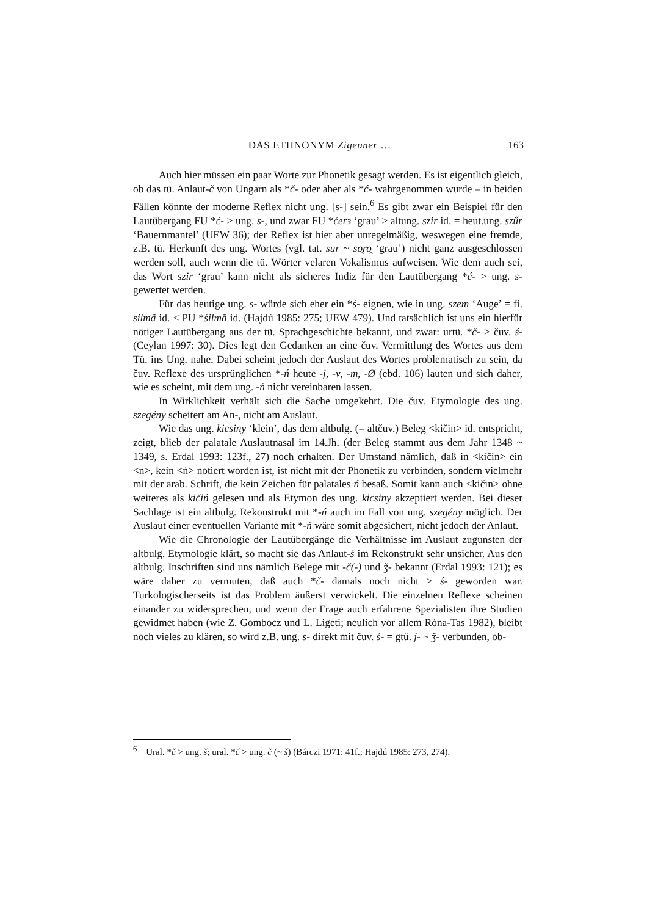DAS ETHNONYM Zigeuner … 163
Auch hier müssen ein paar Worte zur Phonetik gesagt werden. Es ist eigentlich gleich, ob das tü. Anlaut-č von Ungarn als *č- oder aber als *ć- wahrgenommen wurde – in beiden Fällen könnte der moderne Reflex nicht ung. [s-] sein.<sup>6</sup> Es gibt zwar ein Beispiel für den Lautübergang FU *ć- > ung. s-, und zwar FU *ćerз ‘grau’ > altung. szir id. = heut.ung. szűr ‘Bauernmantel’ (UEW 36); der Reflex ist hier aber unregelmäßig, weswegen eine fremde, z.B. tü. Herkunft des ung. Wortes (vgl. tat. sur ~ so̯ro̯ ‘grau’) nicht ganz ausgeschlossen werden soll, auch wenn die tü. Wörter velaren Vokalismus aufweisen. Wie dem auch sei, das Wort szir ‘grau’ kann nicht als sicheres Indiz für den Lautübergang *ć- > ung. s- gewertet werden.
Für das heutige ung. s- würde sich eher ein *ś- eignen, wie in ung. szem ‘Auge’ = fi. silmä id. < PU *śilmä id. (Hajdú 1985: 275; UEW 479). Und tatsächlich ist uns ein hierfür nötiger Lautübergang aus der tü. Sprachgeschichte bekannt, und zwar: urtü. *č- > čuv. ś- (Ceylan 1997: 30). Dies legt den Gedanken an eine čuv. Vermittlung des Wortes aus dem Tü. ins Ung. nahe. Dabei scheint jedoch der Auslaut des Wortes problematisch zu sein, da čuv. Reflexe des ursprünglichen *-ń heute -j, -v, -m, -Ø (ebd. 106) lauten und sich daher, wie es scheint, mit dem ung. -ń nicht vereinbaren lassen.
In Wirklichkeit verhält sich die Sache umgekehrt. Die čuv. Etymologie des ung. szegény scheitert am An-, nicht am Auslaut.
Wie das ung. kicsiny ‘klein’, das dem altbulg. (= altčuv.) Beleg <kičin> id. entspricht, zeigt, blieb der palatale Auslautnasal im 14.Jh. (der Beleg stammt aus dem Jahr 1348 ~ 1349, s. Erdal 1993: 123f., 27) noch erhalten. Der Umstand nämlich, daß in <kičin> ein <n>, kein <ń> notiert worden ist, ist nicht mit der Phonetik zu verbinden, sondern vielmehr mit der arab. Schrift, die kein Zeichen für palatales ń besaß. Somit kann auch <kičin> ohne weiteres als kičiń gelesen und als Etymon des ung. kicsiny akzeptiert werden. Bei dieser Sachlage ist ein altbulg. Rekonstrukt mit *-ń auch im Fall von ung. szegény möglich. Der Auslaut einer eventuellen Variante mit *-ń wäre somit abgesichert, nicht jedoch der Anlaut.
Wie die Chronologie der Lautübergänge die Verhältnisse im Auslaut zugunsten der altbulg. Etymologie klärt, so macht sie das Anlaut-ś im Rekonstrukt sehr unsicher. Aus den altbulg. Inschriften sind uns nämlich Belege mit -č(-) und ǯ- bekannt (Erdal 1993: 121); es wäre daher zu vermuten, daß auch *č- damals noch nicht > ś- geworden war. Turkologischerseits ist das Problem äußerst verwickelt. Die einzelnen Reflexe scheinen einander zu widersprechen, und wenn der Frage auch erfahrene Spezialisten ihre Studien gewidmet haben (wie Z. Gombocz und L. Ligeti; neulich vor allem Róna-Tas 1982), bleibt noch vieles zu klären, so wird z.B. ung. s- direkt mit čuv. ś- = gtü. j- ~ ǯ- verbunden, ob-
<sup>6</sup> Ural. *č > ung. š; ural. *ć > ung. č (~ š) (Bárczi 1971: 41f.; Hajdú 1985: 273, 274).